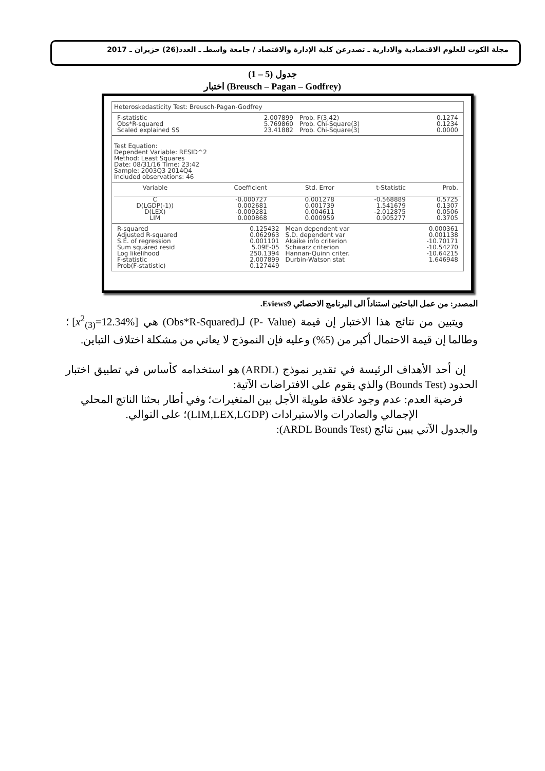مجلة الكوت للعلوم الاقتصادية والادارية ـ تصدرعن كلية الإدارة والاقتصاد / جامعة واسطـ ـ العدد(26) حزيران ـ 2017
جدول (5 – 1)
اختبار (Breusch – Pagan – Godfrey)
Heteroskedasticity Test: Breusch-Pagan-Godfrey
| F-statistic | 2.007899 | Prob. F(3,42) | 0.1274 |
| Obs*R-squared | 5.769860 | Prob. Chi-Square(3) | 0.1234 |
| Scaled explained SS | 23.41882 | Prob. Chi-Square(3) | 0.0000 |
Test Equation:
Dependent Variable: RESID^2
Method: Least Squares
Date: 08/31/16 Time: 23:42
Sample: 2003Q3 2014Q4
Included observations: 46
| Variable | Coefficient | Std. Error | t-Statistic | Prob. |
| --- | --- | --- | --- | --- |
| C | -0.000727 | 0.001278 | -0.568889 | 0.5725 |
| D(LGDP(-1)) | 0.002681 | 0.001739 | 1.541679 | 0.1307 |
| D(LEX) | -0.009281 | 0.004611 | -2.012875 | 0.0506 |
| LIM | 0.000868 | 0.000959 | 0.905277 | 0.3705 |
| R-squared | 0.125432 | Mean dependent var | 0.000361 |
| Adjusted R-squared | 0.062963 | S.D. dependent var | 0.001138 |
| S.E. of regression | 0.001101 | Akaike info criterion | -10.70171 |
| Sum squared resid | 5.09E-05 | Schwarz criterion | -10.54270 |
| Log likelihood | 250.1394 | Hannan-Quinn criter. | -10.64215 |
| F-statistic | 2.007899 | Durbin-Watson stat | 1.646948 |
| Prob(F-statistic) | 0.127449 | | |
المصدر: من عمل الباحثين استناداً الى البرنامج الاحصائي Eviews9.
ويتبين من نتائج هذا الاختبار إن قيمة (P- Value) لـ(Obs*R-Squared) هي [x<sup>2</sup><sub>(3)</sub>=12.34%] ؛ وطالما إن قيمة الاحتمال أكبر من (5%) وعليه فإن النموذج لا يعاني من مشكلة اختلاف التباين.
إن أحد الأهداف الرئيسة في تقدير نموذج (ARDL) هو استخدامه كأساس في تطبيق اختبار الحدود (Bounds Test) والذي يقوم على الافتراضات الآتية:
فرضية العدم: عدم وجود علاقة طويلة الأجل بين المتغيرات؛ وفي أطار بحثنا الناتج المحلي الإجمالي والصادرات والاستيرادات (LIM,LEX,LGDP)؛ على التوالي.
والجدول الآتي يبين نتائج (ARDL Bounds Test):